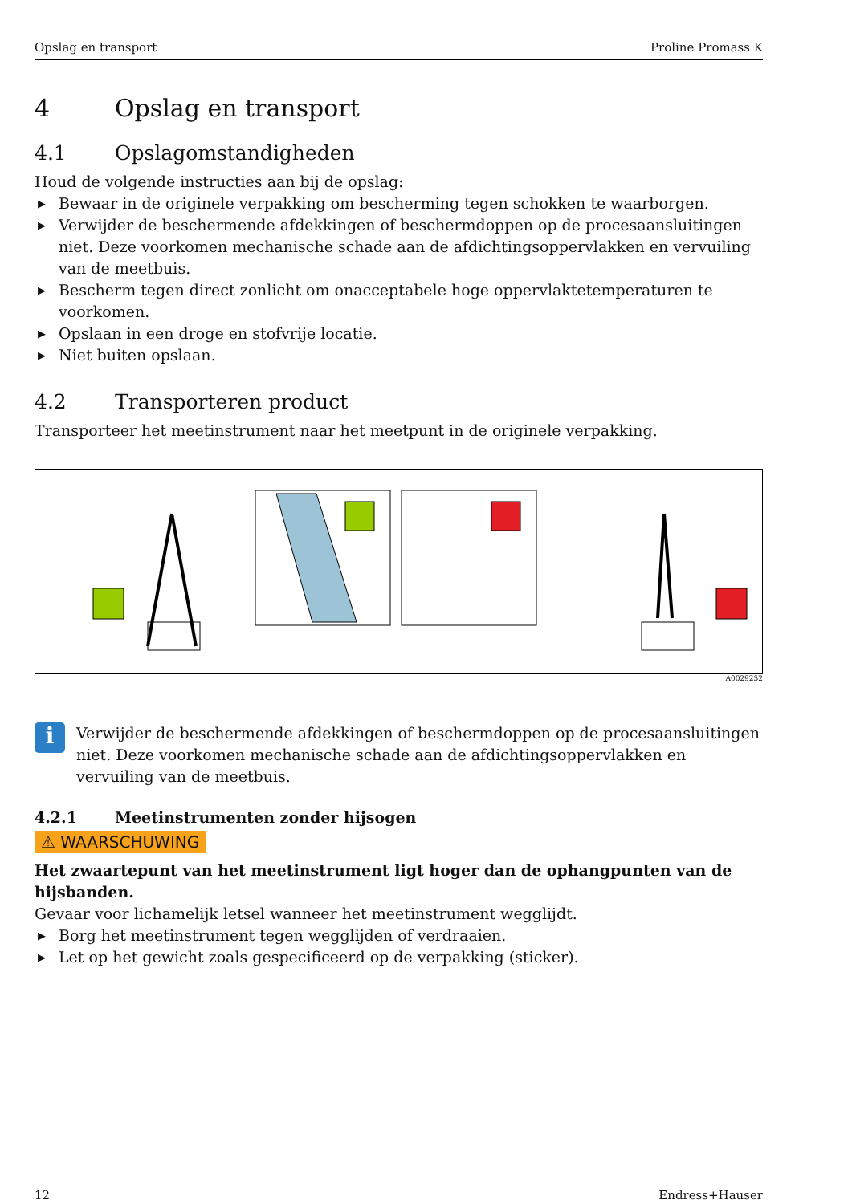Opslag en transport Proline Promass K
4 Opslag en transport
4.1 Opslagomstandigheden
Houd de volgende instructies aan bij de opslag:
▶ Bewaar in de originele verpakking om bescherming tegen schokken te waarborgen.
▶ Verwijder de beschermende afdekkingen of beschermdoppen op de procesaansluitingen niet. Deze voorkomen mechanische schade aan de afdichtingsoppervlakken en vervuiling van de meetbuis.
▶ Bescherm tegen direct zonlicht om onacceptabele hoge oppervlaktetemperaturen te voorkomen.
▶ Opslaan in een droge en stofvrije locatie.
▶ Niet buiten opslaan.
4.2 Transporteren product
Transporteer het meetinstrument naar het meetpunt in de originele verpakking.
A0029252
i
Verwijder de beschermende afdekkingen of beschermdoppen op de procesaansluitingen niet. Deze voorkomen mechanische schade aan de afdichtingsoppervlakken en vervuiling van de meetbuis.
4.2.1 Meetinstrumenten zonder hijsogen
⚠ WAARSCHUWING
Het zwaartepunt van het meetinstrument ligt hoger dan de ophangpunten van de hijsbanden.
Gevaar voor lichamelijk letsel wanneer het meetinstrument wegglijdt.
▶ Borg het meetinstrument tegen wegglijden of verdraaien.
▶ Let op het gewicht zoals gespecificeerd op de verpakking (sticker).
12 Endress+Hauser